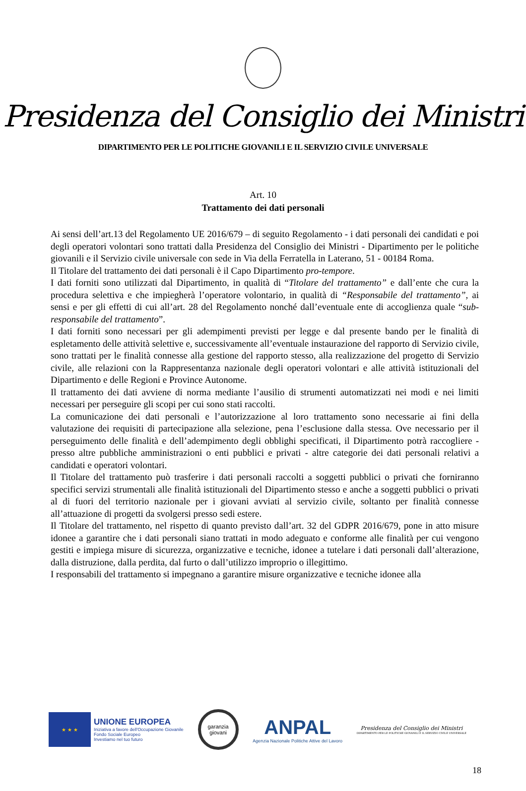Presidenza del Consiglio dei Ministri
DIPARTIMENTO PER LE POLITICHE GIOVANILI E IL SERVIZIO CIVILE UNIVERSALE
Art. 10
Trattamento dei dati personali
Ai sensi dell’art.13 del Regolamento UE 2016/679 – di seguito Regolamento - i dati personali dei candidati e poi degli operatori volontari sono trattati dalla Presidenza del Consiglio dei Ministri - Dipartimento per le politiche giovanili e il Servizio civile universale con sede in Via della Ferratella in Laterano, 51 - 00184 Roma.
Il Titolare del trattamento dei dati personali è il Capo Dipartimento pro-tempore.
I dati forniti sono utilizzati dal Dipartimento, in qualità di “Titolare del trattamento” e dall’ente che cura la procedura selettiva e che impiegherà l’operatore volontario, in qualità di “Responsabile del trattamento”, ai sensi e per gli effetti di cui all’art. 28 del Regolamento nonché dall’eventuale ente di accoglienza quale “sub-responsabile del trattamento”.
I dati forniti sono necessari per gli adempimenti previsti per legge e dal presente bando per le finalità di espletamento delle attività selettive e, successivamente all’eventuale instaurazione del rapporto di Servizio civile, sono trattati per le finalità connesse alla gestione del rapporto stesso, alla realizzazione del progetto di Servizio civile, alle relazioni con la Rappresentanza nazionale degli operatori volontari e alle attività istituzionali del Dipartimento e delle Regioni e Province Autonome.
Il trattamento dei dati avviene di norma mediante l’ausilio di strumenti automatizzati nei modi e nei limiti necessari per perseguire gli scopi per cui sono stati raccolti.
La comunicazione dei dati personali e l’autorizzazione al loro trattamento sono necessarie ai fini della valutazione dei requisiti di partecipazione alla selezione, pena l’esclusione dalla stessa. Ove necessario per il perseguimento delle finalità e dell’adempimento degli obblighi specificati, il Dipartimento potrà raccogliere - presso altre pubbliche amministrazioni o enti pubblici e privati - altre categorie dei dati personali relativi a candidati e operatori volontari.
Il Titolare del trattamento può trasferire i dati personali raccolti a soggetti pubblici o privati che forniranno specifici servizi strumentali alle finalità istituzionali del Dipartimento stesso e anche a soggetti pubblici o privati al di fuori del territorio nazionale per i giovani avviati al servizio civile, soltanto per finalità connesse all’attuazione di progetti da svolgersi presso sedi estere.
Il Titolare del trattamento, nel rispetto di quanto previsto dall’art. 32 del GDPR 2016/679, pone in atto misure idonee a garantire che i dati personali siano trattati in modo adeguato e conforme alle finalità per cui vengono gestiti e impiega misure di sicurezza, organizzative e tecniche, idonee a tutelare i dati personali dall’alterazione, dalla distruzione, dalla perdita, dal furto o dall’utilizzo improprio o illegittimo.
I responsabili del trattamento si impegnano a garantire misure organizzative e tecniche idonee alla
★ ★ ★
UNIONE EUROPEA
Iniziativa a favore dell'Occupazione Giovanile
Fondo Sociale Europeo
Investiamo nel tuo futuro
garanzia
giovani
ANPAL
Agenzia Nazionale Politiche Attive del Lavoro
Presidenza del Consiglio dei Ministri
DIPARTIMENTO PER LE POLITICHE GIOVANILI E IL SERVIZIO CIVILE UNIVERSALE
18